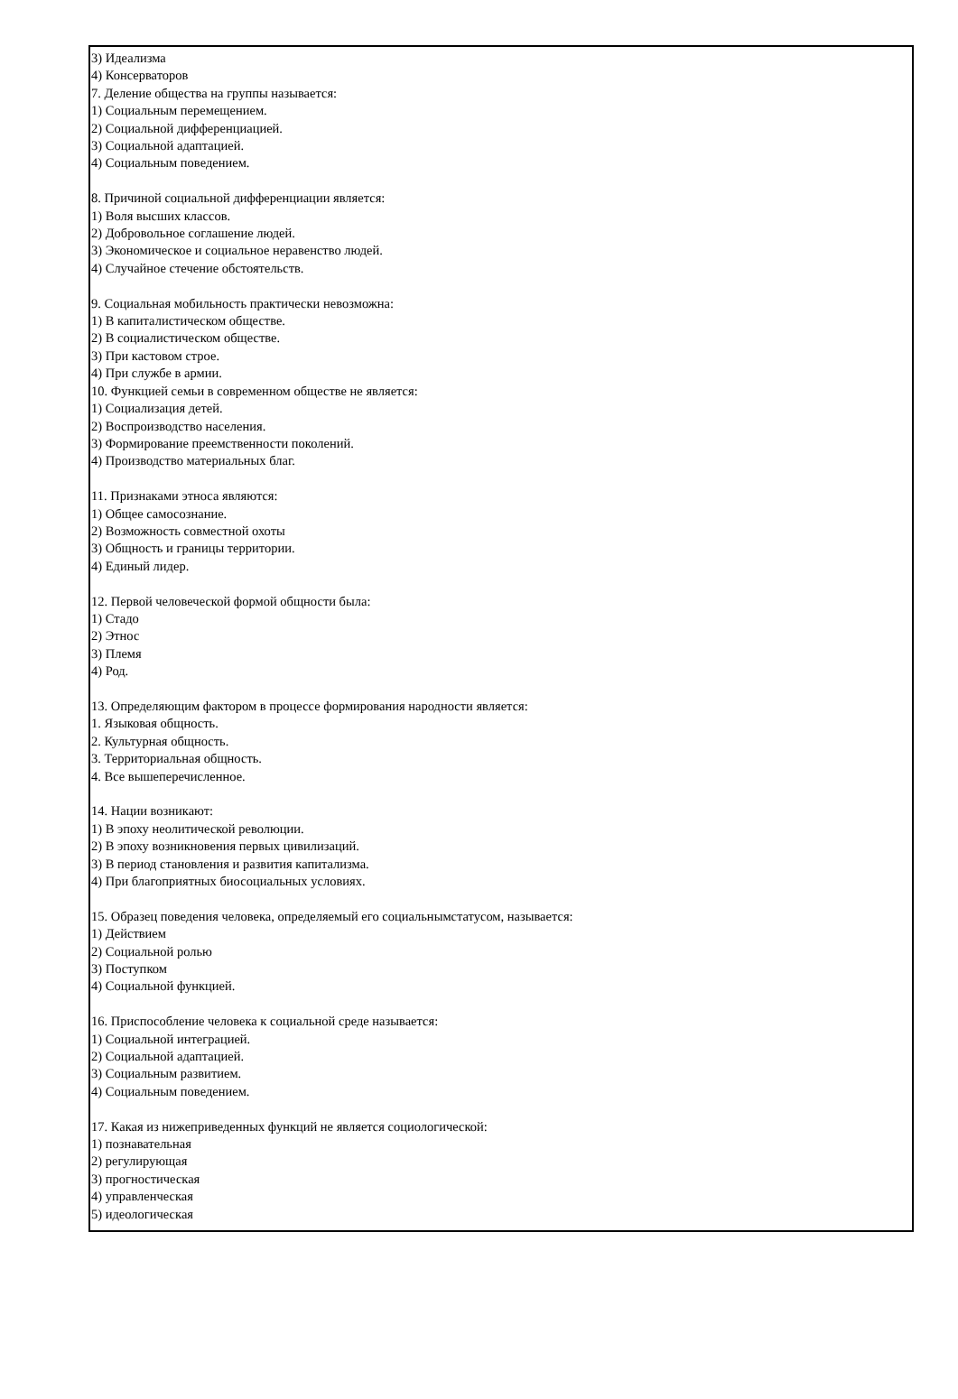3) Идеализма
4) Консерваторов
7. Деление общества на группы называется:
1) Социальным перемещением.
2) Социальной дифференциацией.
3) Социальной адаптацией.
4) Социальным поведением.
8. Причиной социальной дифференциации является:
1) Воля высших классов.
2) Добровольное соглашение людей.
3) Экономическое и социальное неравенство людей.
4) Случайное стечение обстоятельств.
9. Социальная мобильность практически невозможна:
1) В капиталистическом обществе.
2) В социалистическом обществе.
3) При кастовом строе.
4) При службе в армии.
10. Функцией семьи в современном обществе не является:
1) Социализация детей.
2) Воспроизводство населения.
3) Формирование преемственности поколений.
4) Производство материальных благ.
11. Признаками этноса являются:
1) Общее самосознание.
2) Возможность совместной охоты
3) Общность и границы территории.
4) Единый лидер.
12. Первой человеческой формой общности была:
1) Стадо
2) Этнос
3) Племя
4) Род.
13. Определяющим фактором в процессе формирования народности является:
1. Языковая общность.
2. Культурная общность.
3. Территориальная общность.
4. Все вышеперечисленное.
14. Нации возникают:
1) В эпоху неолитической революции.
2) В эпоху возникновения первых цивилизаций.
3) В период становления и развития капитализма.
4) При благоприятных биосоциальных условиях.
15. Образец поведения человека, определяемый его социальнымстатусом, называется:
1) Действием
2) Социальной ролью
3) Поступком
4) Социальной функцией.
16. Приспособление человека к социальной среде называется:
1) Социальной интеграцией.
2) Социальной адаптацией.
3) Социальным развитием.
4) Социальным поведением.
17. Какая из нижеприведенных функций не является социологической:
1) познавательная
2) регулирующая
3) прогностическая
4) управленческая
5) идеологическая